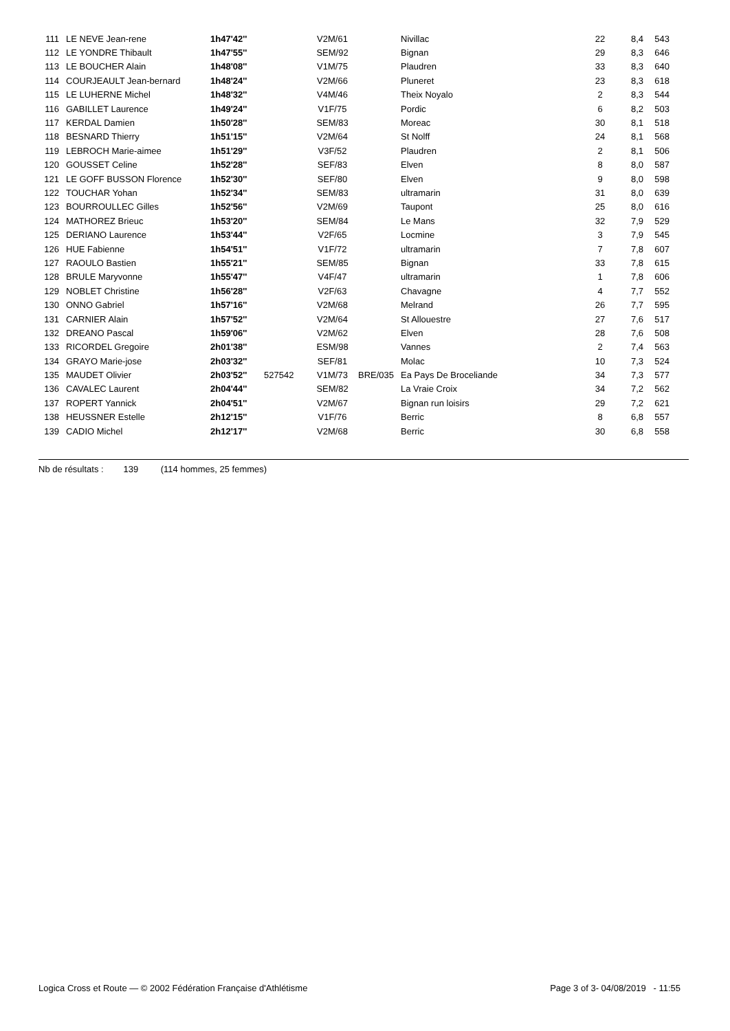| 111 | LE NEVE Jean-rene | 1h47'42'' | | V2M/61 | | Nivillac | 22 | 8,4 | 543 |
| 112 | LE YONDRE Thibault | 1h47'55'' | | SEM/92 | | Bignan | 29 | 8,3 | 646 |
| 113 | LE BOUCHER Alain | 1h48'08'' | | V1M/75 | | Plaudren | 33 | 8,3 | 640 |
| 114 | COURJEAULT Jean-bernard | 1h48'24'' | | V2M/66 | | Pluneret | 23 | 8,3 | 618 |
| 115 | LE LUHERNE Michel | 1h48'32'' | | V4M/46 | | Theix Noyalo | 2 | 8,3 | 544 |
| 116 | GABILLET Laurence | 1h49'24'' | | V1F/75 | | Pordic | 6 | 8,2 | 503 |
| 117 | KERDAL Damien | 1h50'28'' | | SEM/83 | | Moreac | 30 | 8,1 | 518 |
| 118 | BESNARD Thierry | 1h51'15'' | | V2M/64 | | St Nolff | 24 | 8,1 | 568 |
| 119 | LEBROCH Marie-aimee | 1h51'29'' | | V3F/52 | | Plaudren | 2 | 8,1 | 506 |
| 120 | GOUSSET Celine | 1h52'28'' | | SEF/83 | | Elven | 8 | 8,0 | 587 |
| 121 | LE GOFF BUSSON Florence | 1h52'30'' | | SEF/80 | | Elven | 9 | 8,0 | 598 |
| 122 | TOUCHAR Yohan | 1h52'34'' | | SEM/83 | | ultramarin | 31 | 8,0 | 639 |
| 123 | BOURROULLEC Gilles | 1h52'56'' | | V2M/69 | | Taupont | 25 | 8,0 | 616 |
| 124 | MATHOREZ Brieuc | 1h53'20'' | | SEM/84 | | Le Mans | 32 | 7,9 | 529 |
| 125 | DERIANO Laurence | 1h53'44'' | | V2F/65 | | Locmine | 3 | 7,9 | 545 |
| 126 | HUE Fabienne | 1h54'51'' | | V1F/72 | | ultramarin | 7 | 7,8 | 607 |
| 127 | RAOULO Bastien | 1h55'21'' | | SEM/85 | | Bignan | 33 | 7,8 | 615 |
| 128 | BRULE Maryvonne | 1h55'47'' | | V4F/47 | | ultramarin | 1 | 7,8 | 606 |
| 129 | NOBLET Christine | 1h56'28'' | | V2F/63 | | Chavagne | 4 | 7,7 | 552 |
| 130 | ONNO Gabriel | 1h57'16'' | | V2M/68 | | Melrand | 26 | 7,7 | 595 |
| 131 | CARNIER Alain | 1h57'52'' | | V2M/64 | | St Allouestre | 27 | 7,6 | 517 |
| 132 | DREANO Pascal | 1h59'06'' | | V2M/62 | | Elven | 28 | 7,6 | 508 |
| 133 | RICORDEL Gregoire | 2h01'38'' | | ESM/98 | | Vannes | 2 | 7,4 | 563 |
| 134 | GRAYO Marie-jose | 2h03'32'' | | SEF/81 | | Molac | 10 | 7,3 | 524 |
| 135 | MAUDET Olivier | 2h03'52'' | 527542 | V1M/73 | BRE/035 | Ea Pays De Broceliande | 34 | 7,3 | 577 |
| 136 | CAVALEC Laurent | 2h04'44'' | | SEM/82 | | La Vraie Croix | 34 | 7,2 | 562 |
| 137 | ROPERT Yannick | 2h04'51'' | | V2M/67 | | Bignan run loisirs | 29 | 7,2 | 621 |
| 138 | HEUSSNER Estelle | 2h12'15'' | | V1F/76 | | Berric | 8 | 6,8 | 557 |
| 139 | CADIO Michel | 2h12'17'' | | V2M/68 | | Berric | 30 | 6,8 | 558 |
Nb de résultats : 139 (114 hommes, 25 femmes)
Logica Cross et Route — © 2002 Fédération Française d'Athlétisme Page 3 of 3- 04/08/2019 - 11:55